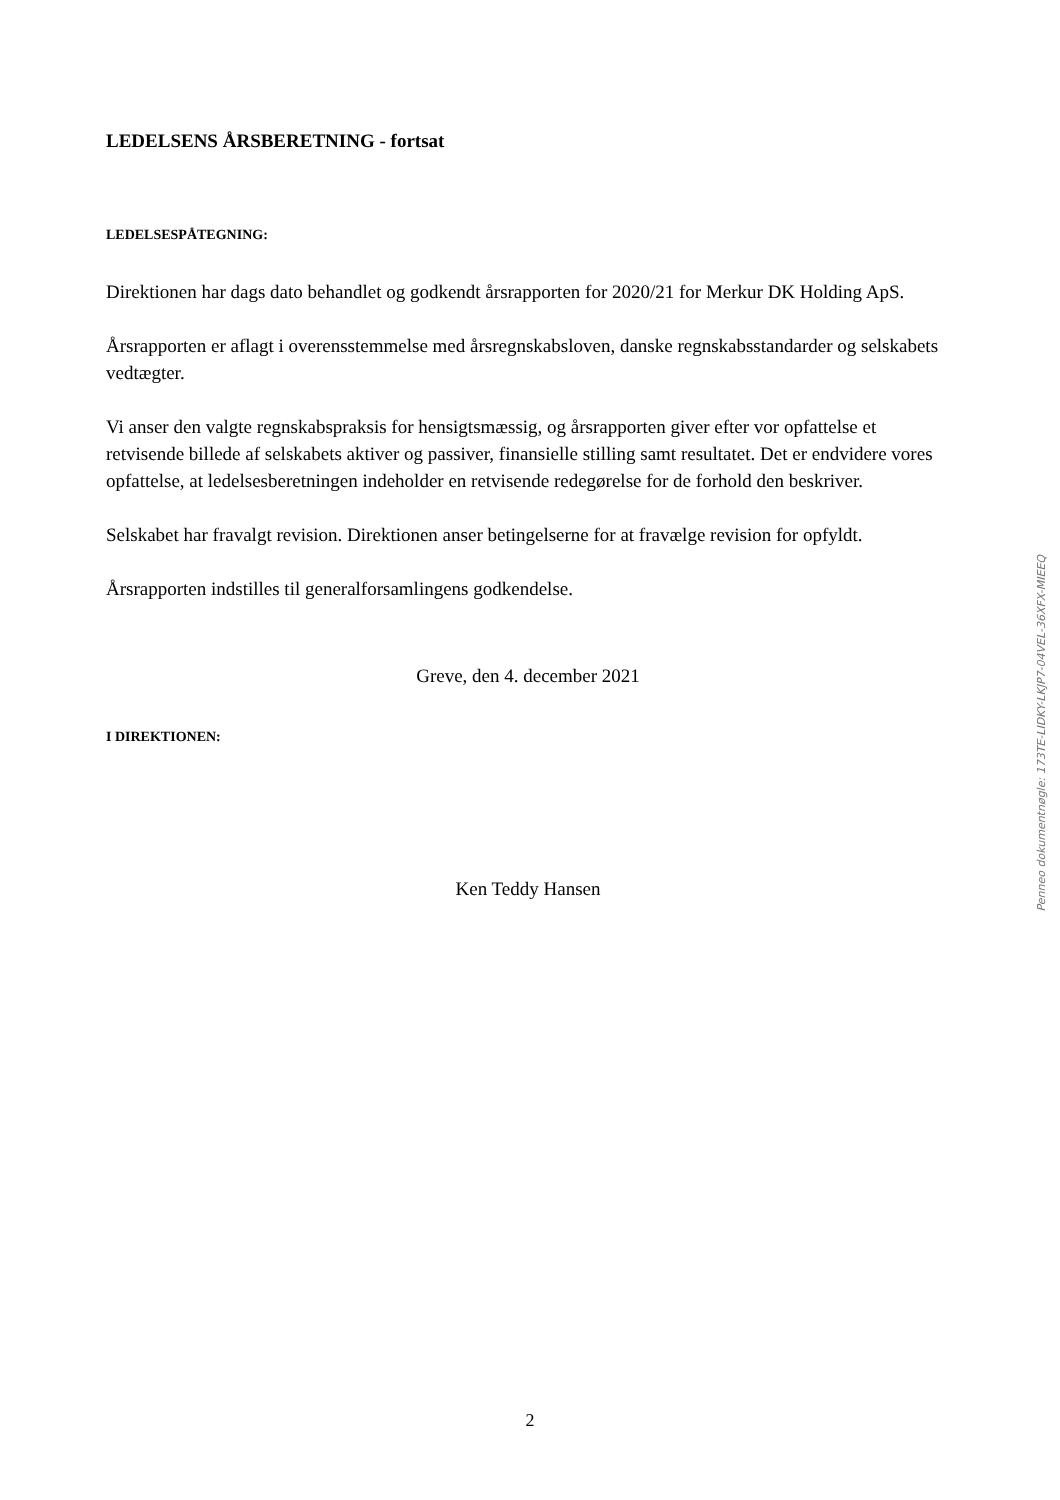LEDELSENS ÅRSBERETNING - fortsat
LEDELSESPÅTEGNING:
Direktionen har dags dato behandlet og godkendt årsrapporten for 2020/21 for Merkur DK Holding ApS.
Årsrapporten er aflagt i overensstemmelse med årsregnskabsloven, danske regnskabsstandarder og selskabets vedtægter.
Vi anser den valgte regnskabspraksis for hensigtsmæssig, og årsrapporten giver efter vor opfattelse et retvisende billede af selskabets aktiver og passiver, finansielle stilling samt resultatet. Det er endvidere vores opfattelse, at ledelsesberetningen indeholder en retvisende redegørelse for de forhold den beskriver.
Selskabet har fravalgt revision. Direktionen anser betingelserne for at fravælge revision for opfyldt.
Årsrapporten indstilles til generalforsamlingens godkendelse.
Greve, den 4. december 2021
I DIREKTIONEN:
Ken Teddy Hansen
Penneo dokumentnøgle: 173TE-LIDKY-LKJP7-04VEL-36XFX-MIEEQ
2